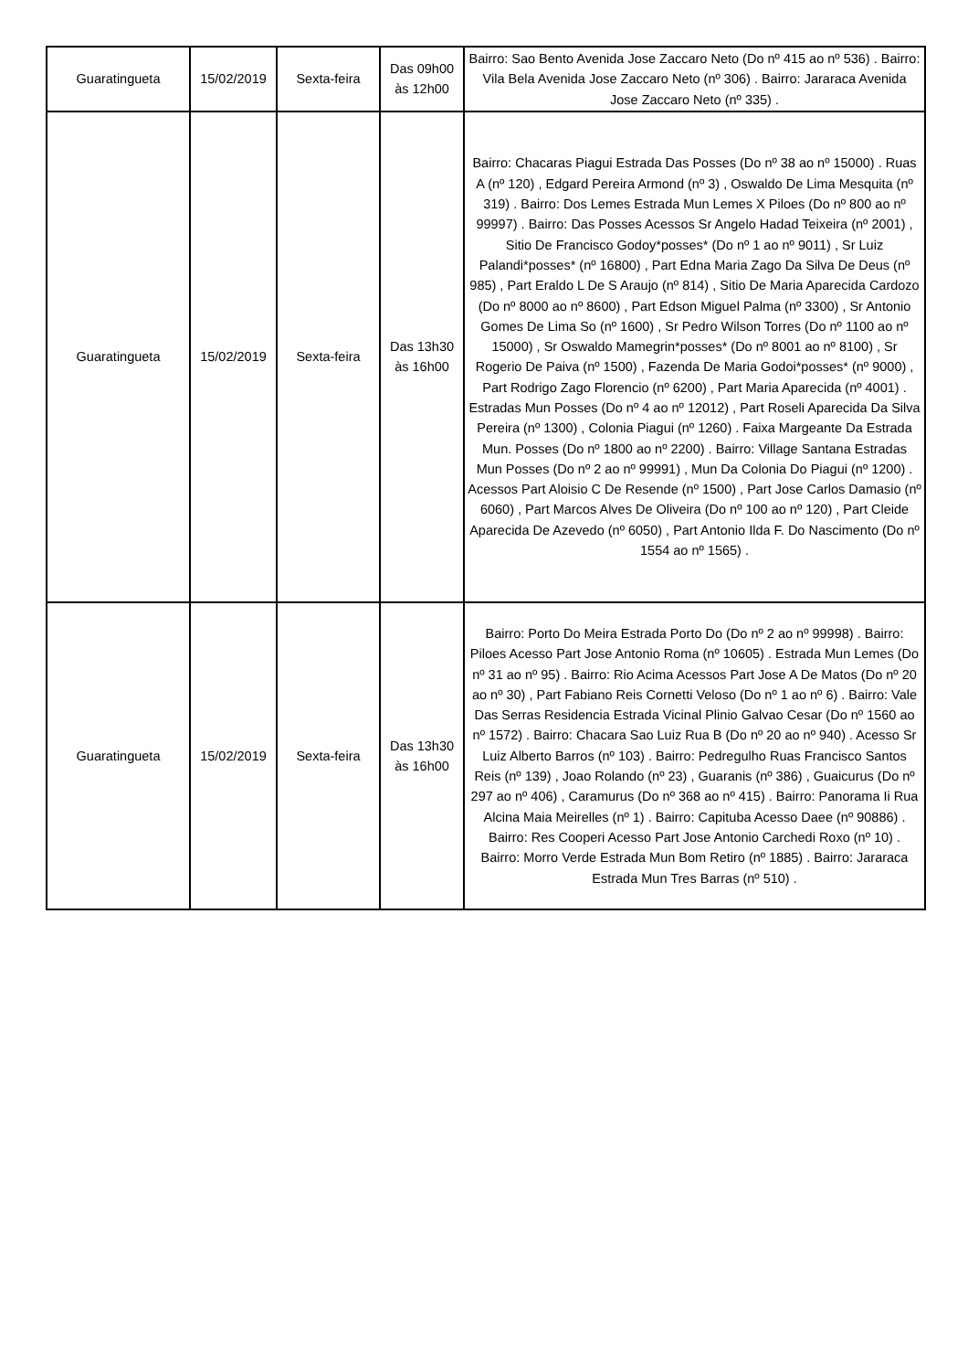| Guaratingueta | 15/02/2019 | Sexta-feira | Das 09h00 às 12h00 | Bairro: Sao Bento Avenida Jose Zaccaro Neto (Do nº 415 ao nº 536) . Bairro: Vila Bela Avenida Jose Zaccaro Neto (nº 306) . Bairro: Jararaca Avenida Jose Zaccaro Neto (nº 335) . |
| Guaratingueta | 15/02/2019 | Sexta-feira | Das 13h30 às 16h00 | Bairro: Chacaras Piagui Estrada Das Posses (Do nº 38 ao nº 15000) . Ruas A (nº 120) , Edgard Pereira Armond (nº 3) , Oswaldo De Lima Mesquita (nº 319) . Bairro: Dos Lemes Estrada Mun Lemes X Piloes (Do nº 800 ao nº 99997) . Bairro: Das Posses Acessos Sr Angelo Hadad Teixeira (nº 2001) , Sitio De Francisco Godoy*posses* (Do nº 1 ao nº 9011) , Sr Luiz Palandi*posses* (nº 16800) , Part Edna Maria Zago Da Silva De Deus (nº 985) , Part Eraldo L De S Araujo (nº 814) , Sitio De Maria Aparecida Cardozo (Do nº 8000 ao nº 8600) , Part Edson Miguel Palma (nº 3300) , Sr Antonio Gomes De Lima So (nº 1600) , Sr Pedro Wilson Torres (Do nº 1100 ao nº 15000) , Sr Oswaldo Mamegrin*posses* (Do nº 8001 ao nº 8100) , Sr Rogerio De Paiva (nº 1500) , Fazenda De Maria Godoi*posses* (nº 9000) , Part Rodrigo Zago Florencio (nº 6200) , Part Maria Aparecida (nº 4001) . Estradas Mun Posses (Do nº 4 ao nº 12012) , Part Roseli Aparecida Da Silva Pereira (nº 1300) , Colonia Piagui (nº 1260) . Faixa Margeante Da Estrada Mun. Posses (Do nº 1800 ao nº 2200) . Bairro: Village Santana Estradas Mun Posses (Do nº 2 ao nº 99991) , Mun Da Colonia Do Piagui (nº 1200) . Acessos Part Aloisio C De Resende (nº 1500) , Part Jose Carlos Damasio (nº 6060) , Part Marcos Alves De Oliveira (Do nº 100 ao nº 120) , Part Cleide Aparecida De Azevedo (nº 6050) , Part Antonio Ilda F. Do Nascimento (Do nº 1554 ao nº 1565) . |
| Guaratingueta | 15/02/2019 | Sexta-feira | Das 13h30 às 16h00 | Bairro: Porto Do Meira Estrada Porto Do (Do nº 2 ao nº 99998) . Bairro: Piloes Acesso Part Jose Antonio Roma (nº 10605) . Estrada Mun Lemes (Do nº 31 ao nº 95) . Bairro: Rio Acima Acessos Part Jose A De Matos (Do nº 20 ao nº 30) , Part Fabiano Reis Cornetti Veloso (Do nº 1 ao nº 6) . Bairro: Vale Das Serras Residencia Estrada Vicinal Plinio Galvao Cesar (Do nº 1560 ao nº 1572) . Bairro: Chacara Sao Luiz Rua B (Do nº 20 ao nº 940) . Acesso Sr Luiz Alberto Barros (nº 103) . Bairro: Pedregulho Ruas Francisco Santos Reis (nº 139) , Joao Rolando (nº 23) , Guaranis (nº 386) , Guaicurus (Do nº 297 ao nº 406) , Caramurus (Do nº 368 ao nº 415) . Bairro: Panorama Ii Rua Alcina Maia Meirelles (nº 1) . Bairro: Capituba Acesso Daee (nº 90886) . Bairro: Res Cooperi Acesso Part Jose Antonio Carchedi Roxo (nº 10) . Bairro: Morro Verde Estrada Mun Bom Retiro (nº 1885) . Bairro: Jararaca Estrada Mun Tres Barras (nº 510) . |